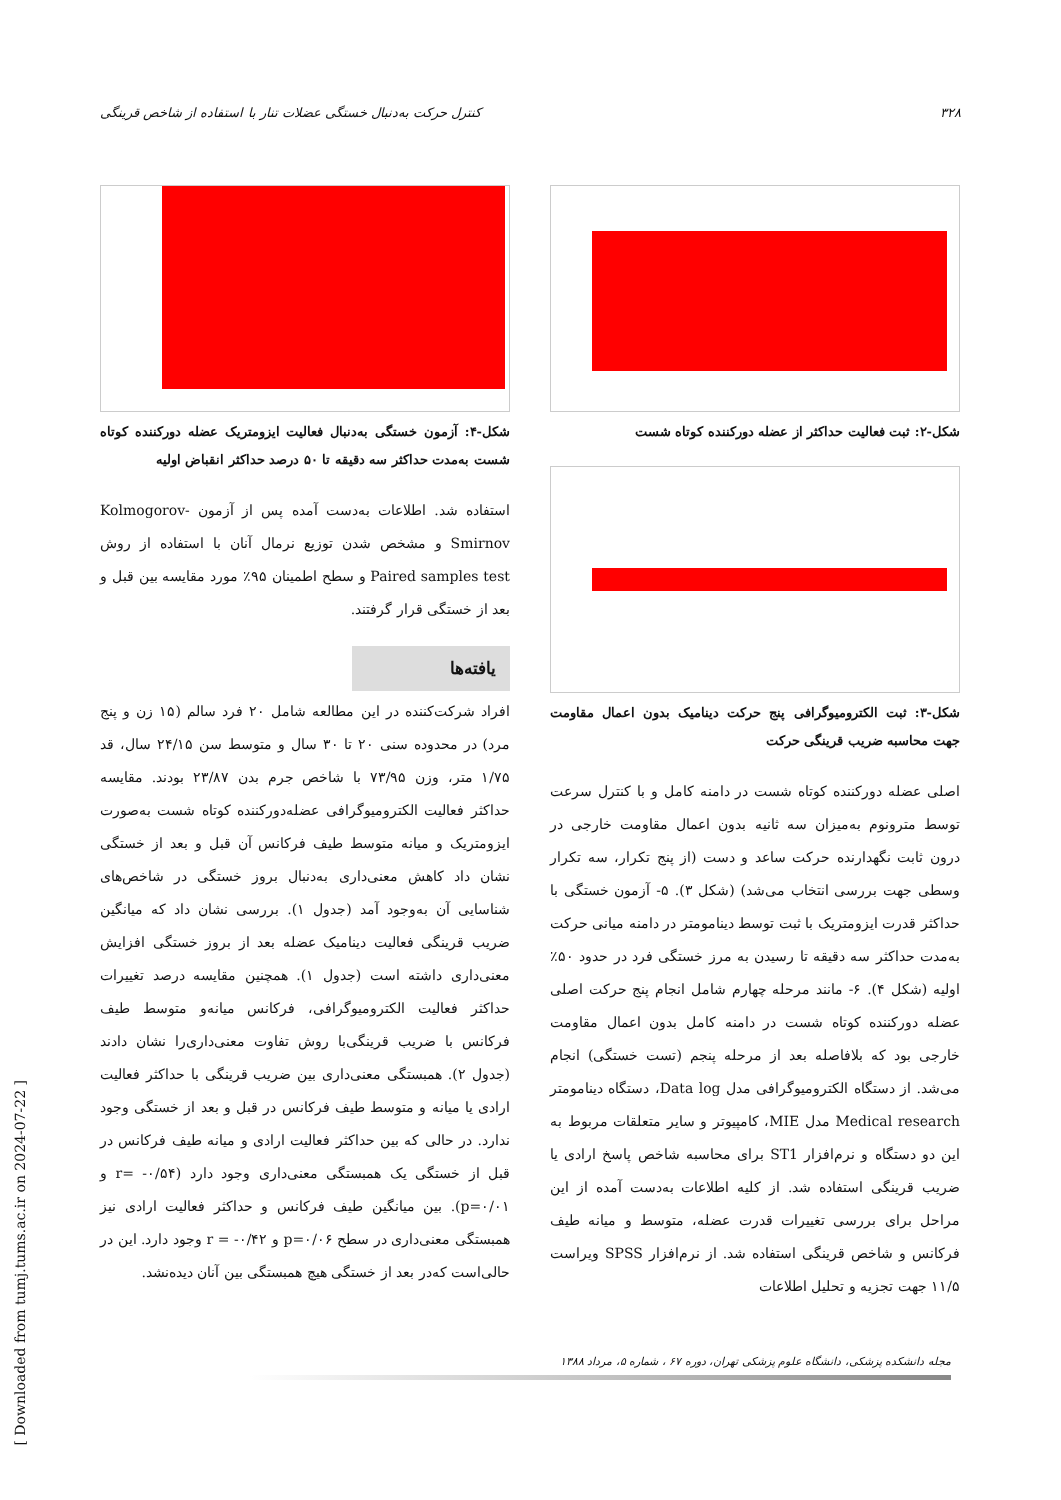۳۲۸ کنترل حرکت به‌دنبال خستگی عضلات تنار با استفاده از شاخص قرینگی
شکل-۲: ثبت فعالیت حداکثر از عضله دورکننده کوتاه شست
شکل-۳: ثبت الکترومیوگرافی پنج حرکت دینامیک بدون اعمال مقاومت جهت محاسبه ضریب قرینگی حرکت
اصلی عضله دورکننده کوتاه شست در دامنه کامل و با کنترل سرعت توسط مترونوم به‌میزان سه ثانیه بدون اعمال مقاومت خارجی در درون ثابت نگهدارنده حرکت ساعد و دست (از پنج تکرار، سه تکرار وسطی جهت بررسی انتخاب می‌شد) (شکل ۳). ۵- آزمون خستگی با حداکثر قدرت ایزومتریک با ثبت توسط دینامومتر در دامنه میانی حرکت به‌مدت حداکثر سه دقیقه تا رسیدن به مرز خستگی فرد در حدود ۵۰٪ اولیه (شکل ۴). ۶- مانند مرحله چهارم شامل انجام پنج حرکت اصلی عضله دورکننده کوتاه شست در دامنه کامل بدون اعمال مقاومت خارجی بود که بلافاصله بعد از مرحله پنجم (تست خستگی) انجام می‌شد. از دستگاه الکترومیوگرافی مدل Data log، دستگاه دینامومتر Medical research مدل MIE، کامپیوتر و سایر متعلقات مربوط به این دو دستگاه و نرم‌افزار ST1 برای محاسبه شاخص پاسخ ارادی یا ضریب قرینگی استفاده شد. از کلیه اطلاعات به‌دست آمده از این مراحل برای بررسی تغییرات قدرت عضله، متوسط و میانه طیف فرکانس و شاخص قرینگی استفاده شد. از نرم‌افزار SPSS ویراست ۱۱/۵ جهت تجزیه و تحلیل اطلاعات
شکل-۴: آزمون خستگی به‌دنبال فعالیت ایزومتریک عضله دورکننده کوتاه شست به‌مدت حداکثر سه دقیقه تا ۵۰ درصد حداکثر انقباض اولیه
استفاده شد. اطلاعات به‌دست آمده پس از آزمون Kolmogorov-Smirnov و مشخص شدن توزیع نرمال آنان با استفاده از روش Paired samples test و سطح اطمینان ۹۵٪ مورد مقایسه بین قبل و بعد از خستگی قرار گرفتند.
یافته‌ها
افراد شرکت‌کننده در این مطالعه شامل ۲۰ فرد سالم (۱۵ زن و پنج مرد) در محدوده سنی ۲۰ تا ۳۰ سال و متوسط سن ۲۴/۱۵ سال، قد ۱/۷۵ متر، وزن ۷۳/۹۵ با شاخص جرم بدن ۲۳/۸۷ بودند. مقایسه حداکثر فعالیت الکترومیوگرافی عضله‌دورکننده کوتاه شست به‌صورت ایزومتریک و میانه متوسط طیف فرکانس آن قبل و بعد از خستگی نشان داد کاهش معنی‌داری به‌دنبال بروز خستگی در شاخص‌های شناسایی آن به‌وجود آمد (جدول ۱). بررسی نشان داد که میانگین ضریب قرینگی فعالیت دینامیک عضله بعد از بروز خستگی افزایش معنی‌داری داشته است (جدول ۱). همچنین مقایسه درصد تغییرات حداکثر فعالیت الکترومیوگرافی، فرکانس میانه‌و متوسط طیف فرکانس با ضریب قرینگی‌با روش تفاوت معنی‌داری‌را نشان دادند (جدول ۲). همبستگی معنی‌داری بین ضریب قرینگی با حداکثر فعالیت ارادی یا میانه و متوسط طیف فرکانس در قبل و بعد از خستگی وجود ندارد. در حالی که بین حداکثر فعالیت ارادی و میانه طیف فرکانس در قبل از خستگی یک همبستگی معنی‌داری وجود دارد (r= -۰/۵۴ و p=۰/۰۱). بین میانگین طیف فرکانس و حداکثر فعالیت ارادی نیز همبستگی معنی‌داری در سطح p=۰/۰۶ و r = -۰/۴۲ وجود دارد. این در حالی‌است که‌در بعد از خستگی هیچ همبستگی بین آنان دیده‌نشد.
مجله دانشکده پزشکی، دانشگاه علوم پزشکی تهران، دوره ۶۷ ، شماره ۵، مرداد ۱۳۸۸
[ Downloaded from tumj.tums.ac.ir on 2024-07-22 ]